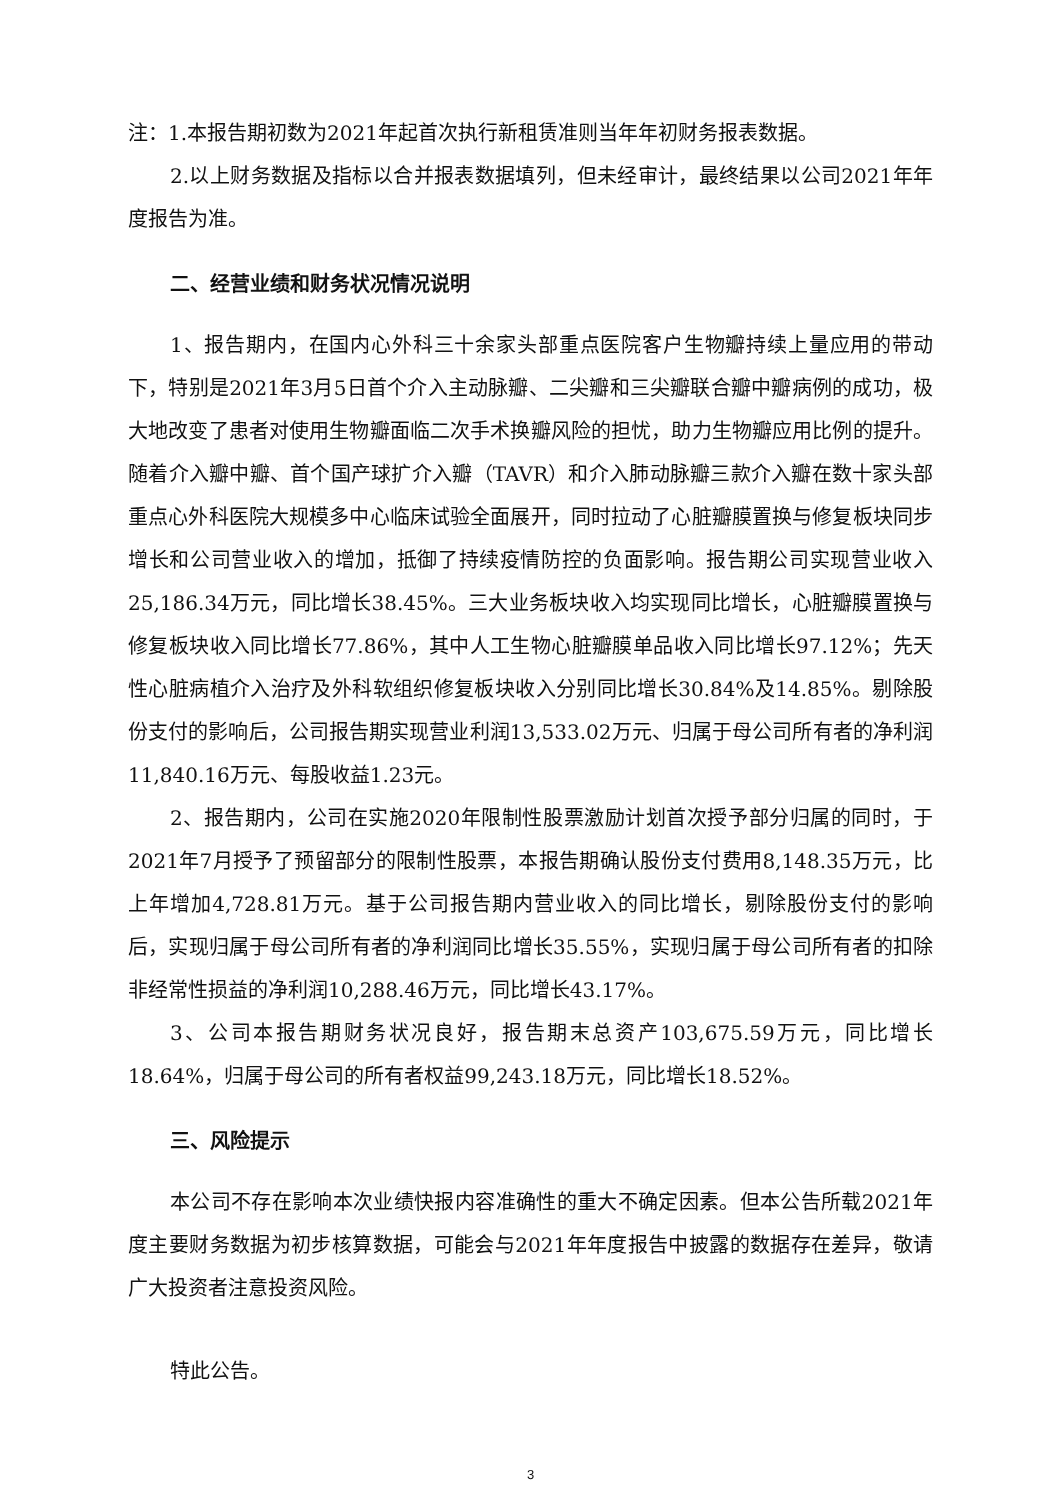注：1.本报告期初数为2021年起首次执行新租赁准则当年年初财务报表数据。
2.以上财务数据及指标以合并报表数据填列，但未经审计，最终结果以公司2021年年度报告为准。
二、经营业绩和财务状况情况说明
1、报告期内，在国内心外科三十余家头部重点医院客户生物瓣持续上量应用的带动下，特别是2021年3月5日首个介入主动脉瓣、二尖瓣和三尖瓣联合瓣中瓣病例的成功，极大地改变了患者对使用生物瓣面临二次手术换瓣风险的担忧，助力生物瓣应用比例的提升。随着介入瓣中瓣、首个国产球扩介入瓣（TAVR）和介入肺动脉瓣三款介入瓣在数十家头部重点心外科医院大规模多中心临床试验全面展开，同时拉动了心脏瓣膜置换与修复板块同步增长和公司营业收入的增加，抵御了持续疫情防控的负面影响。报告期公司实现营业收入25,186.34万元，同比增长38.45%。三大业务板块收入均实现同比增长，心脏瓣膜置换与修复板块收入同比增长77.86%，其中人工生物心脏瓣膜单品收入同比增长97.12%；先天性心脏病植介入治疗及外科软组织修复板块收入分别同比增长30.84%及14.85%。剔除股份支付的影响后，公司报告期实现营业利润13,533.02万元、归属于母公司所有者的净利润11,840.16万元、每股收益1.23元。
2、报告期内，公司在实施2020年限制性股票激励计划首次授予部分归属的同时，于2021年7月授予了预留部分的限制性股票，本报告期确认股份支付费用8,148.35万元，比上年增加4,728.81万元。基于公司报告期内营业收入的同比增长，剔除股份支付的影响后，实现归属于母公司所有者的净利润同比增长35.55%，实现归属于母公司所有者的扣除非经常性损益的净利润10,288.46万元，同比增长43.17%。
3、公司本报告期财务状况良好，报告期末总资产103,675.59万元，同比增长18.64%，归属于母公司的所有者权益99,243.18万元，同比增长18.52%。
三、风险提示
本公司不存在影响本次业绩快报内容准确性的重大不确定因素。但本公告所载2021年度主要财务数据为初步核算数据，可能会与2021年年度报告中披露的数据存在差异，敬请广大投资者注意投资风险。
特此公告。
3